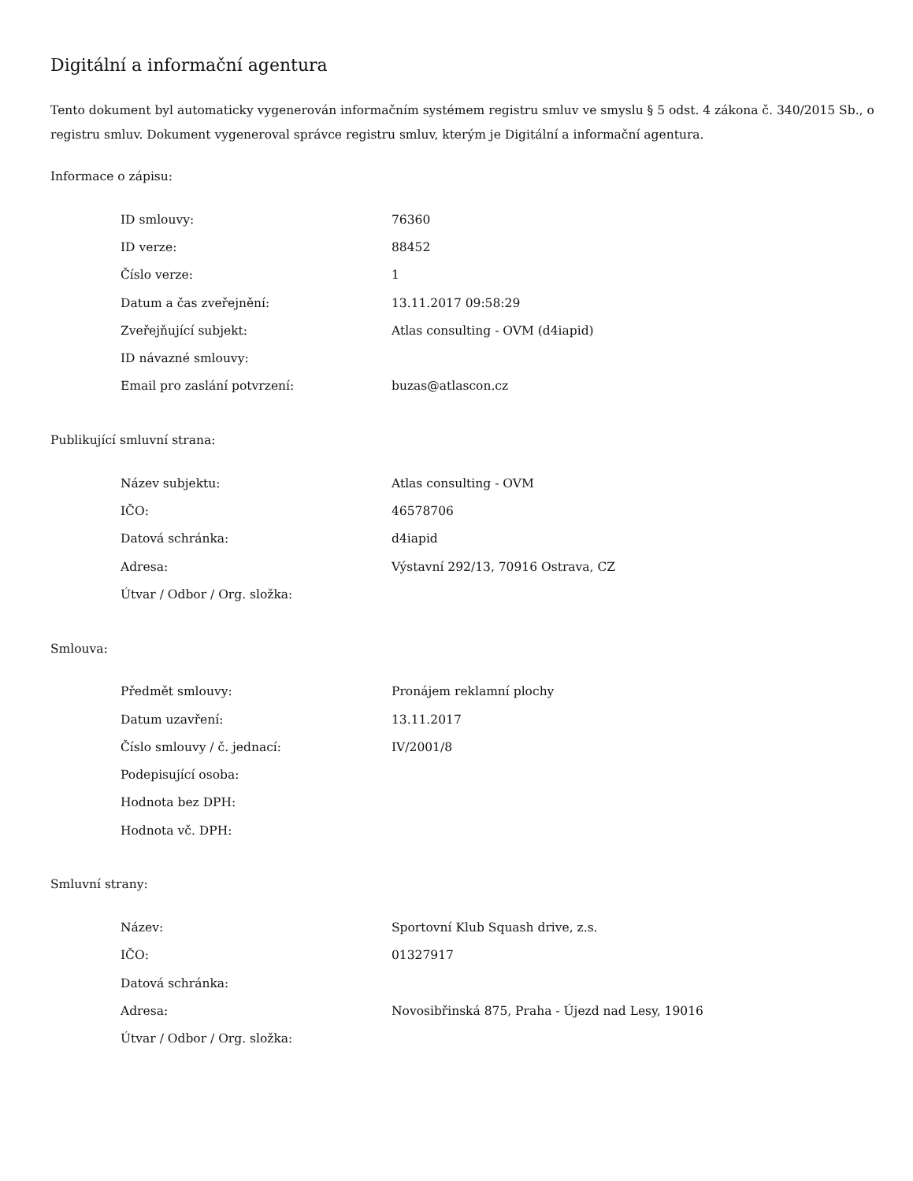Digitální a informační agentura
Tento dokument byl automaticky vygenerován informačním systémem registru smluv ve smyslu § 5 odst. 4 zákona č. 340/2015 Sb., o registru smluv. Dokument vygeneroval správce registru smluv, kterým je Digitální a informační agentura.
Informace o zápisu:
| ID smlouvy: | 76360 |
| ID verze: | 88452 |
| Číslo verze: | 1 |
| Datum a čas zveřejnění: | 13.11.2017 09:58:29 |
| Zveřejňující subjekt: | Atlas consulting - OVM (d4iapid) |
| ID návazné smlouvy: | |
| Email pro zaslání potvrzení: | buzas@atlascon.cz |
Publikující smluvní strana:
| Název subjektu: | Atlas consulting - OVM |
| IČO: | 46578706 |
| Datová schránka: | d4iapid |
| Adresa: | Výstavní 292/13, 70916 Ostrava, CZ |
| Útvar / Odbor / Org. složka: | |
Smlouva:
| Předmět smlouvy: | Pronájem reklamní plochy |
| Datum uzavření: | 13.11.2017 |
| Číslo smlouvy / č. jednací: | IV/2001/8 |
| Podepisující osoba: | |
| Hodnota bez DPH: | |
| Hodnota vč. DPH: | |
Smluvní strany:
| Název: | Sportovní Klub Squash drive, z.s. |
| IČO: | 01327917 |
| Datová schránka: | |
| Adresa: | Novosibřinská 875, Praha - Újezd nad Lesy, 19016 |
| Útvar / Odbor / Org. složka: | |